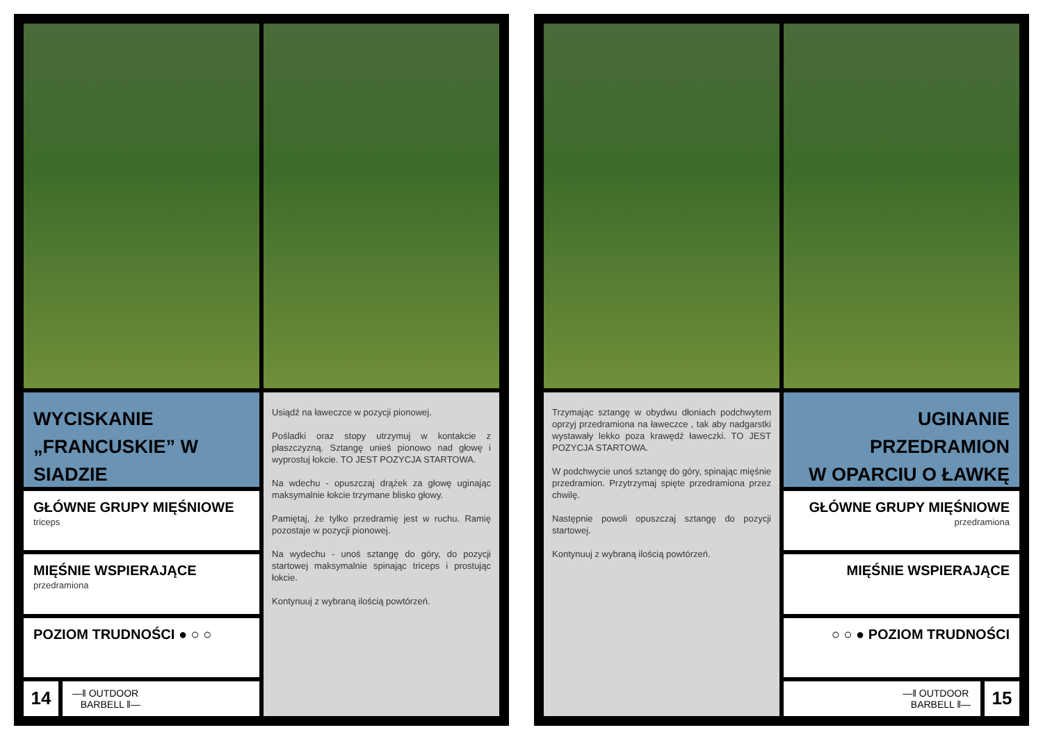WYCISKANIE
„FRANCUSKIE” W SIADZIE
GŁÓWNE GRUPY MIĘŚNIOWE
triceps
MIĘŚNIE WSPIERAJĄCE
przedramiona
POZIOM TRUDNOŚCI ● ○ ○
14
—‖ OUTDOOR
BARBELL ‖—
Usiądź na ławeczce w pozycji pionowej.
Pośladki oraz stopy utrzymuj w kontakcie z płaszczyzną. Sztangę unieś pionowo nad głowę i wyprostuj łokcie. TO JEST POZYCJA STARTOWA.
Na wdechu - opuszczaj drążek za głowę uginając maksymalnie łokcie trzymane blisko głowy.
Pamiętaj, że tylko przedramię jest w ruchu. Ramię pozostaje w pozycji pionowej.
Na wydechu - unoś sztangę do góry, do pozycji startowej maksymalnie spinając triceps i prostując łokcie.
Kontynuuj z wybraną ilością powtórzeń.
Trzymając sztangę w obydwu dłoniach podchwytem oprzyj przedramiona na ławeczce , tak aby nadgarstki wystawały lekko poza krawędź ławeczki. TO JEST POZYCJA STARTOWA.
W podchwycie unoś sztangę do góry, spinając mięśnie przedramion. Przytrzymaj spięte przedramiona przez chwilę.
Następnie powoli opuszczaj sztangę do pozycji startowej.
Kontynuuj z wybraną ilością powtórzeń.
UGINANIE PRZEDRAMION
W OPARCIU O ŁAWKĘ
GŁÓWNE GRUPY MIĘŚNIOWE
przedramiona
MIĘŚNIE WSPIERAJĄCE
○ ○ ● POZIOM TRUDNOŚCI
—‖ OUTDOOR
BARBELL ‖—
15